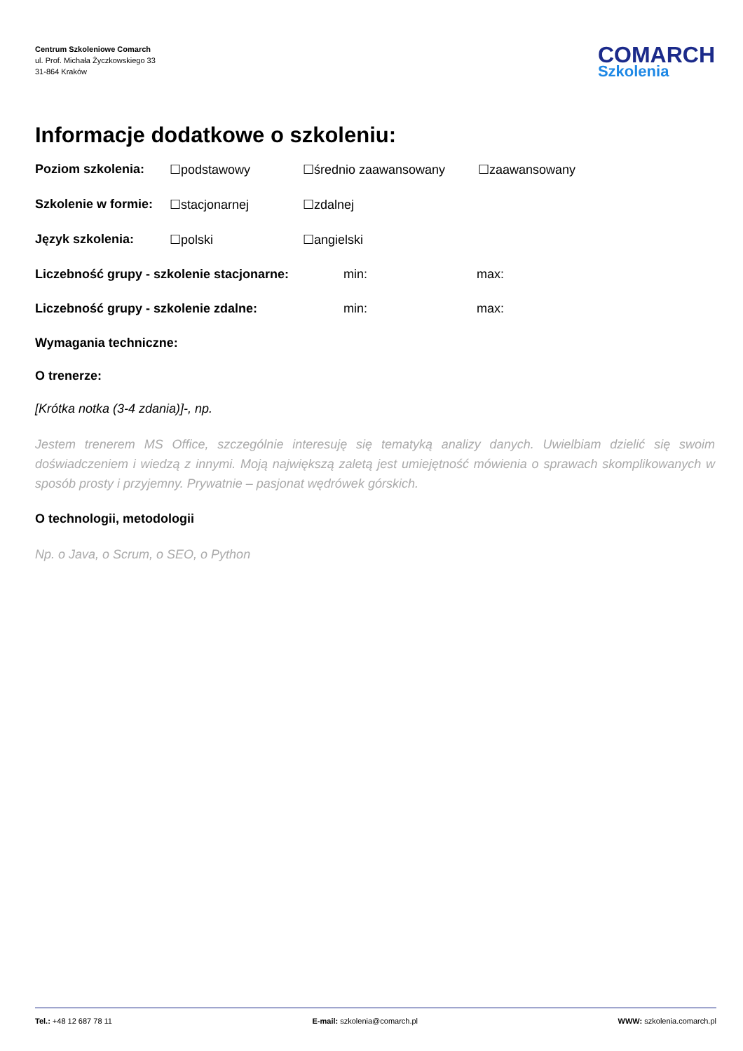Centrum Szkoleniowe Comarch
ul. Prof. Michała Życzkowskiego 33
31-864 Kraków
COMARCH
Szkolenia
Informacje dodatkowe o szkoleniu:
Poziom szkolenia: ☐podstawowy ☐średnio zaawansowany ☐zaawansowany
Szkolenie w formie: ☐stacjonarnej ☐zdalnej
Język szkolenia: ☐polski ☐angielski
Liczebność grupy - szkolenie stacjonarne: min: max:
Liczebność grupy - szkolenie zdalne: min: max:
Wymagania techniczne:
O trenerze:
[Krótka notka (3-4 zdania)]-, np.
Jestem trenerem MS Office, szczególnie interesuję się tematyką analizy danych. Uwielbiam dzielić się swoim doświadczeniem i wiedzą z innymi. Moją największą zaletą jest umiejętność mówienia o sprawach skomplikowanych w sposób prosty i przyjemny. Prywatnie – pasjonat wędrówek górskich.
O technologii, metodologii
Np. o Java, o Scrum, o SEO, o Python
Tel.: +48 12 687 78 11 E-mail: szkolenia@comarch.pl WWW: szkolenia.comarch.pl